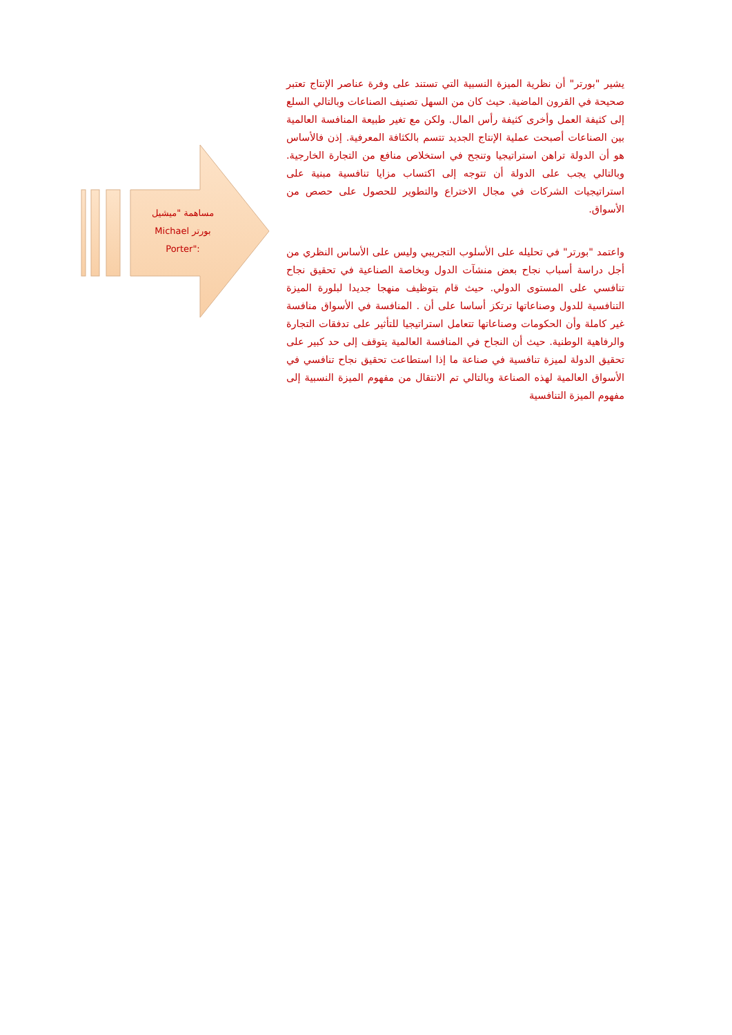مساهمة "ميشيل
بورتر Michael
:"Porter
يشير "بورتر" أن نظرية الميزة النسبية التي تستند على وفرة عناصر الإنتاج تعتبر صحيحة في القرون الماضية. حيث كان من السهل تصنيف الصناعات وبالتالي السلع إلى كثيفة العمل وأخرى كثيفة رأس المال. ولكن مع تغير طبيعة المنافسة العالمية بين الصناعات أصبحت عملية الإنتاج الجديد تتسم بالكثافة المعرفية. إذن فالأساس هو أن الدولة تراهن استراتيجيا وتنجح في استخلاص منافع من التجارة الخارجية. وبالتالي يجب على الدولة أن تتوجه إلى اكتساب مزايا تنافسية مبنية على استراتيجيات الشركات في مجال الاختراع والتطوير للحصول على حصص من الأسواق.
واعتمد "بورتر" في تحليله على الأسلوب التجريبي وليس على الأساس النظري من أجل دراسة أسباب نجاح بعض منشآت الدول وبخاصة الصناعية في تحقيق نجاح تنافسي على المستوى الدولي. حيث قام بتوظيف منهجا جديدا لبلورة الميزة التنافسية للدول وصناعاتها ترتكز أساسا على أن . المنافسة في الأسواق منافسة غير كاملة وأن الحكومات وصناعاتها تتعامل استراتيجيا للتأثير على تدفقات التجارة والرفاهية الوطنية. حيث أن النجاح في المنافسة العالمية يتوقف إلى حد كبير على تحقيق الدولة لميزة تنافسية في صناعة ما إذا استطاعت تحقيق نجاح تنافسي في الأسواق العالمية لهذه الصناعة وبالتالي تم الانتقال من مفهوم الميزة النسبية إلى مفهوم الميزة التنافسية